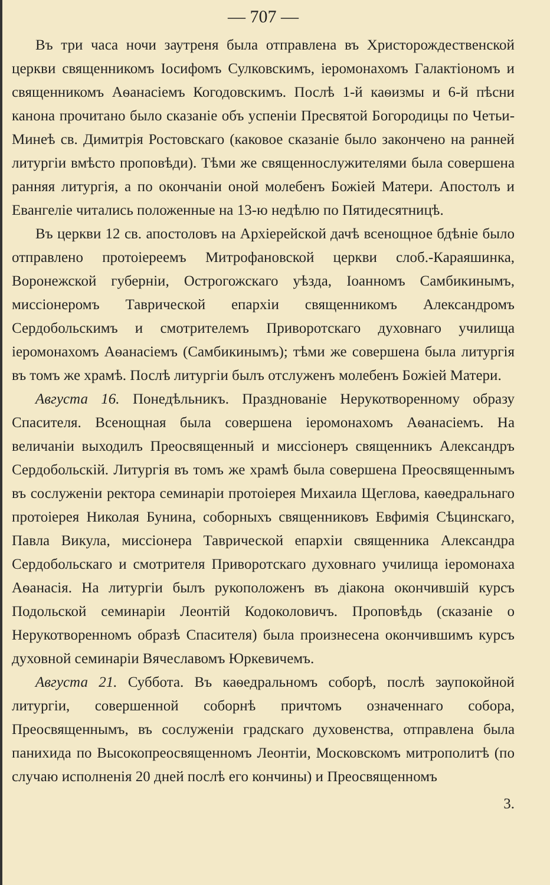— 707 —
Въ три часа ночи заутреня была отправлена въ Христорождественской церкви священникомъ Іосифомъ Сулковскимъ, іеромонахомъ Галактіономъ и священникомъ Аѳанасіемъ Когодовскимъ. Послѣ 1-й каѳизмы и 6-й пѣсни канона прочитано было сказаніе объ успеніи Пресвятой Богородицы по Четьи-Минеѣ св. Димитрія Ростовскаго (каковое сказаніе было закончено на ранней литургіи вмѣсто проповѣди). Тѣми же священнослужителями была совершена ранняя литургія, а по окончаніи оной молебенъ Божіей Матери. Апостолъ и Евангеліе читались положенные на 13-ю недѣлю по Пятидесятницѣ.
Въ церкви 12 св. апостоловъ на Архіерейской дачѣ всенощное бдѣніе было отправлено протоіереемъ Митрофановской церкви слоб.-Караяшинка, Воронежской губерніи, Острогожскаго уѣзда, Іоанномъ Самбикинымъ, миссіонеромъ Таврической епархіи священникомъ Александромъ Сердобольскимъ и смотрителемъ Приворотскаго духовнаго училища іеромонахомъ Аѳанасіемъ (Самбикинымъ); тѣми же совершена была литургія въ томъ же храмѣ. Послѣ литургіи былъ отслуженъ молебенъ Божіей Матери.
Августа 16. Понедѣльникъ. Празднованіе Нерукотворенному образу Спасителя. Всенощная была совершена іеромонахомъ Аѳанасіемъ. На величаніи выходилъ Преосвященный и миссіонеръ священникъ Александръ Сердобольскій. Литургія въ томъ же храмѣ была совершена Преосвященнымъ въ сослуженіи ректора семинаріи протоіерея Михаила Щеглова, каѳедральнаго протоіерея Николая Бунина, соборныхъ священниковъ Евфимія Сѣцинскаго, Павла Викула, миссіонера Таврической епархіи священника Александра Сердобольскаго и смотрителя Приворотскаго духовнаго училища іеромонаха Аѳанасія. На литургіи былъ рукоположенъ въ діакона окончившій курсъ Подольской семинаріи Леонтій Кодоколовичъ. Проповѣдь (сказаніе о Нерукотворенномъ образѣ Спасителя) была произнесена окончившимъ курсъ духовной семинаріи Вячеславомъ Юркевичемъ.
Августа 21. Суббота. Въ каѳедральномъ соборѣ, послѣ заупокойной литургіи, совершенной соборнѣ причтомъ означеннаго собора, Преосвященнымъ, въ сослуженіи градскаго духовенства, отправлена была панихида по Высокопреосвященномъ Леонтіи, Московскомъ митрополитѣ (по случаю исполненія 20 дней послѣ его кончины) и Преосвященномъ
3.